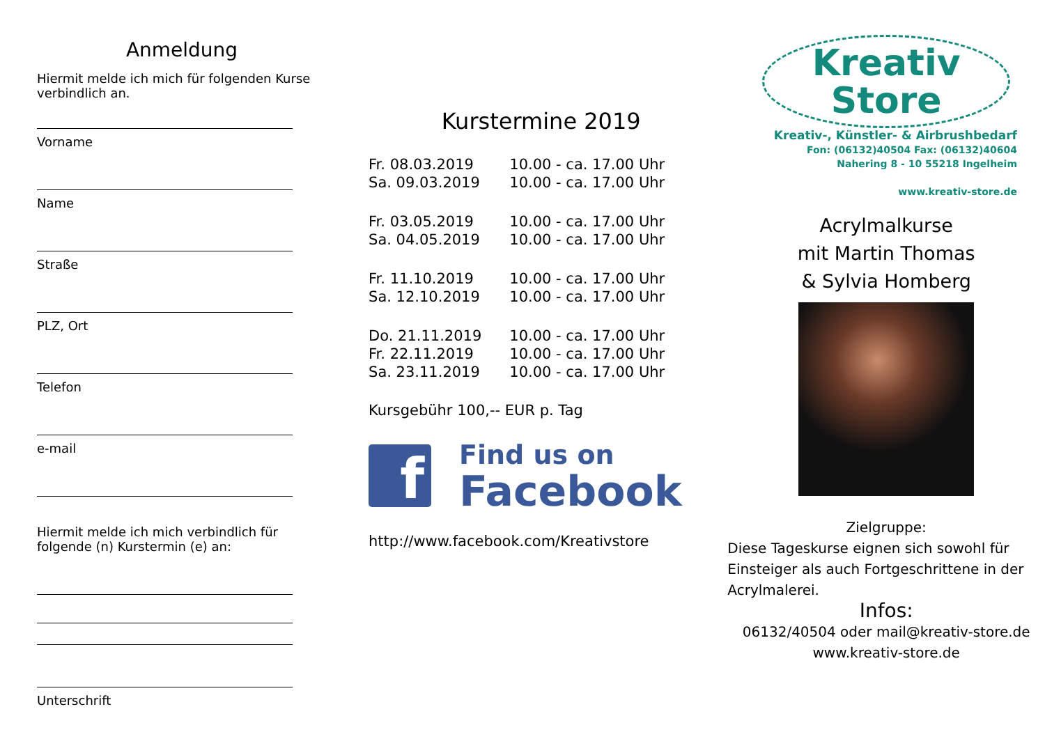Anmeldung
Hiermit melde ich mich für folgenden Kurse verbindlich an.
Vorname
Name
Straße
PLZ, Ort
Telefon
e-mail
Hiermit melde ich mich verbindlich für folgende (n) Kurstermin (e) an:
Unterschrift
Kurstermine 2019
| Fr. 08.03.2019 | 10.00 - ca. 17.00 Uhr |
| Sa. 09.03.2019 | 10.00 - ca. 17.00 Uhr |
| Fr. 03.05.2019 | 10.00 - ca. 17.00 Uhr |
| Sa. 04.05.2019 | 10.00 - ca. 17.00 Uhr |
| Fr. 11.10.2019 | 10.00 - ca. 17.00 Uhr |
| Sa. 12.10.2019 | 10.00 - ca. 17.00 Uhr |
| Do. 21.11.2019 | 10.00 - ca. 17.00 Uhr |
| Fr. 22.11.2019 | 10.00 - ca. 17.00 Uhr |
| Sa. 23.11.2019 | 10.00 - ca. 17.00 Uhr |
Kursgebühr 100,-- EUR p. Tag
f
Find us on
Facebook
http://www.facebook.com/Kreativstore
Kreativ
Store
Kreativ-, Künstler- & Airbrushbedarf
Fon: (06132)40504 Fax: (06132)40604
Nahering 8 - 10 55218 Ingelheim
www.kreativ-store.de
Acrylmalkurse
mit Martin Thomas
& Sylvia Homberg
Zielgruppe:
Diese Tageskurse eignen sich sowohl für Einsteiger als auch Fortgeschrittene in der Acrylmalerei.
Infos:
06132/40504 oder mail@kreativ-store.de
www.kreativ-store.de